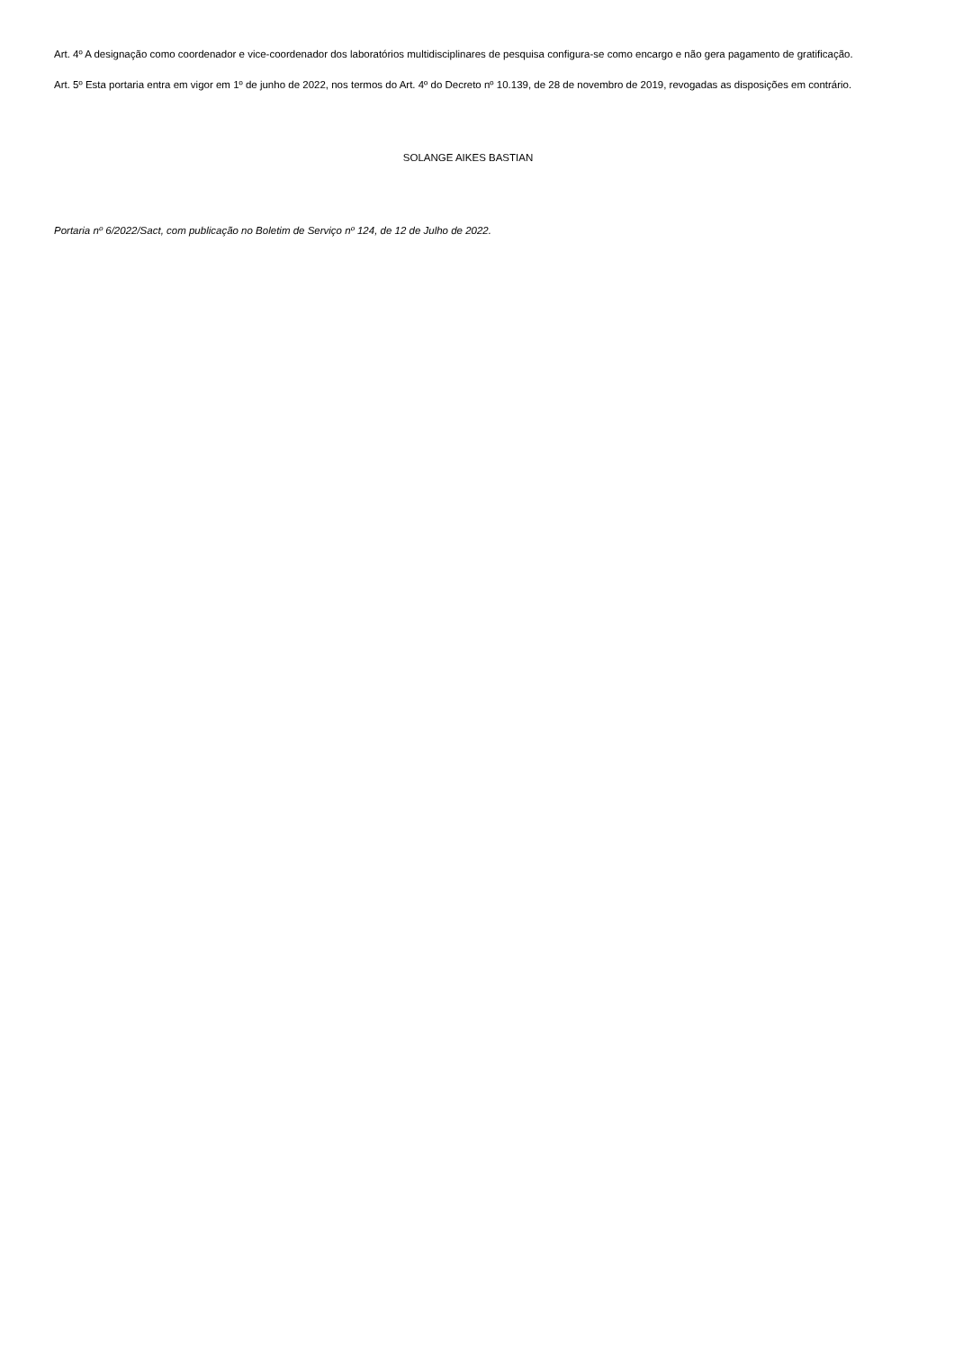Art. 4º A designação como coordenador e vice-coordenador dos laboratórios multidisciplinares de pesquisa configura-se como encargo e não gera pagamento de gratificação.
Art. 5º Esta portaria entra em vigor em 1º de junho de 2022, nos termos do Art. 4º do Decreto nº 10.139, de 28 de novembro de 2019, revogadas as disposições em contrário.
SOLANGE AIKES BASTIAN
Portaria nº 6/2022/Sact, com publicação no Boletim de Serviço nº 124, de 12 de Julho de 2022.